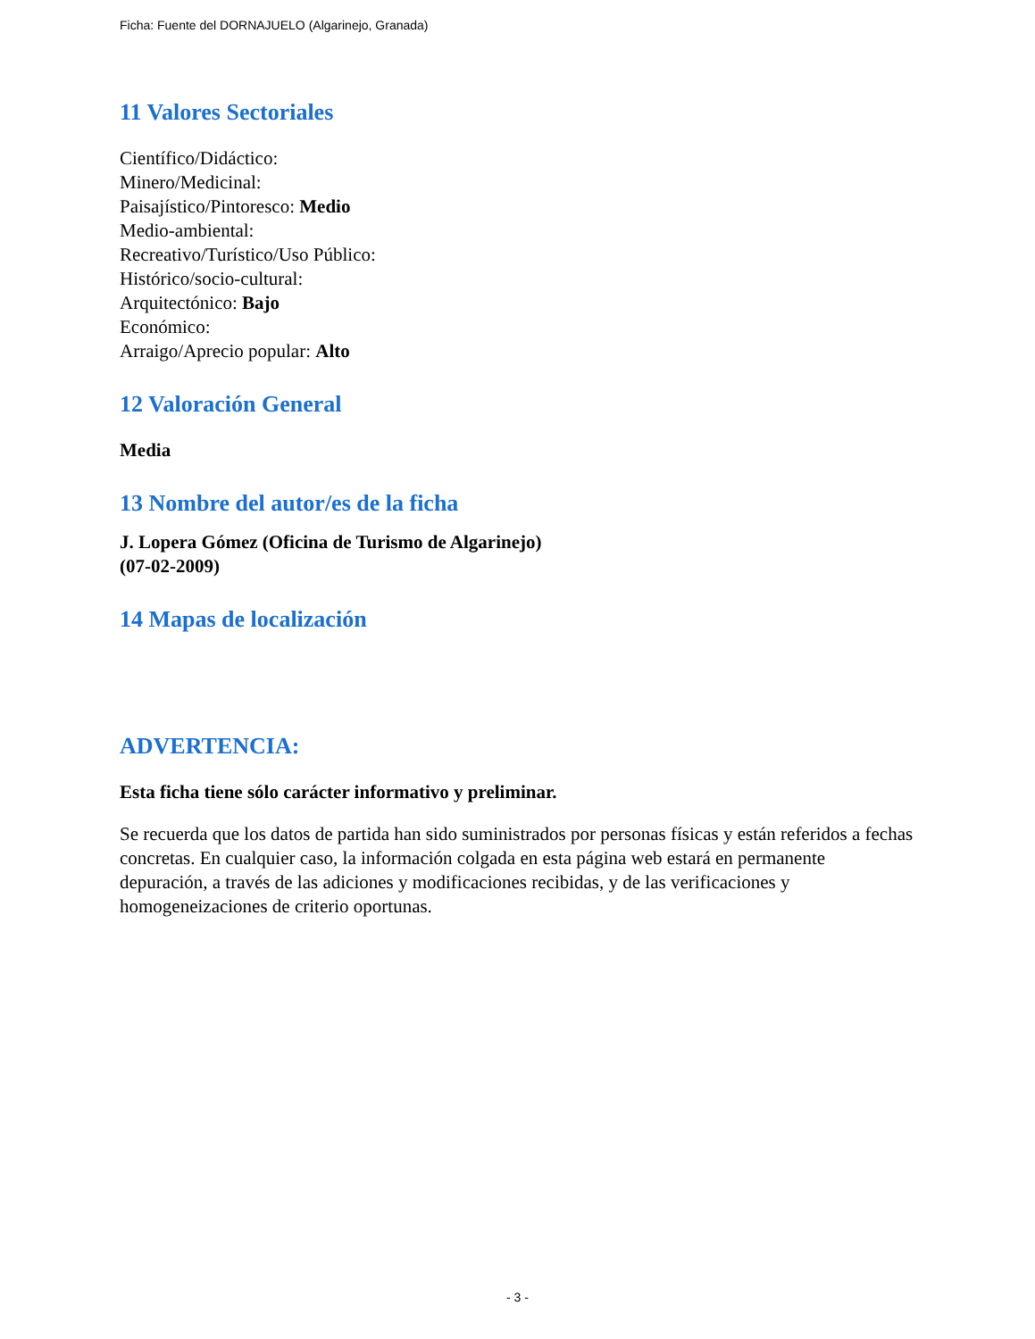Ficha: Fuente del DORNAJUELO (Algarinejo, Granada)
11 Valores Sectoriales
Científico/Didáctico:
Minero/Medicinal:
Paisajístico/Pintoresco: Medio
Medio-ambiental:
Recreativo/Turístico/Uso Público:
Histórico/socio-cultural:
Arquitectónico: Bajo
Económico:
Arraigo/Aprecio popular: Alto
12 Valoración General
Media
13 Nombre del autor/es de la ficha
J. Lopera Gómez (Oficina de Turismo de Algarinejo)
(07-02-2009)
14 Mapas de localización
ADVERTENCIA:
Esta ficha tiene sólo carácter informativo y preliminar.
Se recuerda que los datos de partida han sido suministrados por personas físicas y están referidos a fechas concretas. En cualquier caso, la información colgada en esta página web estará en permanente depuración, a través de las adiciones y modificaciones recibidas, y de las verificaciones y homogeneizaciones de criterio oportunas.
- 3 -